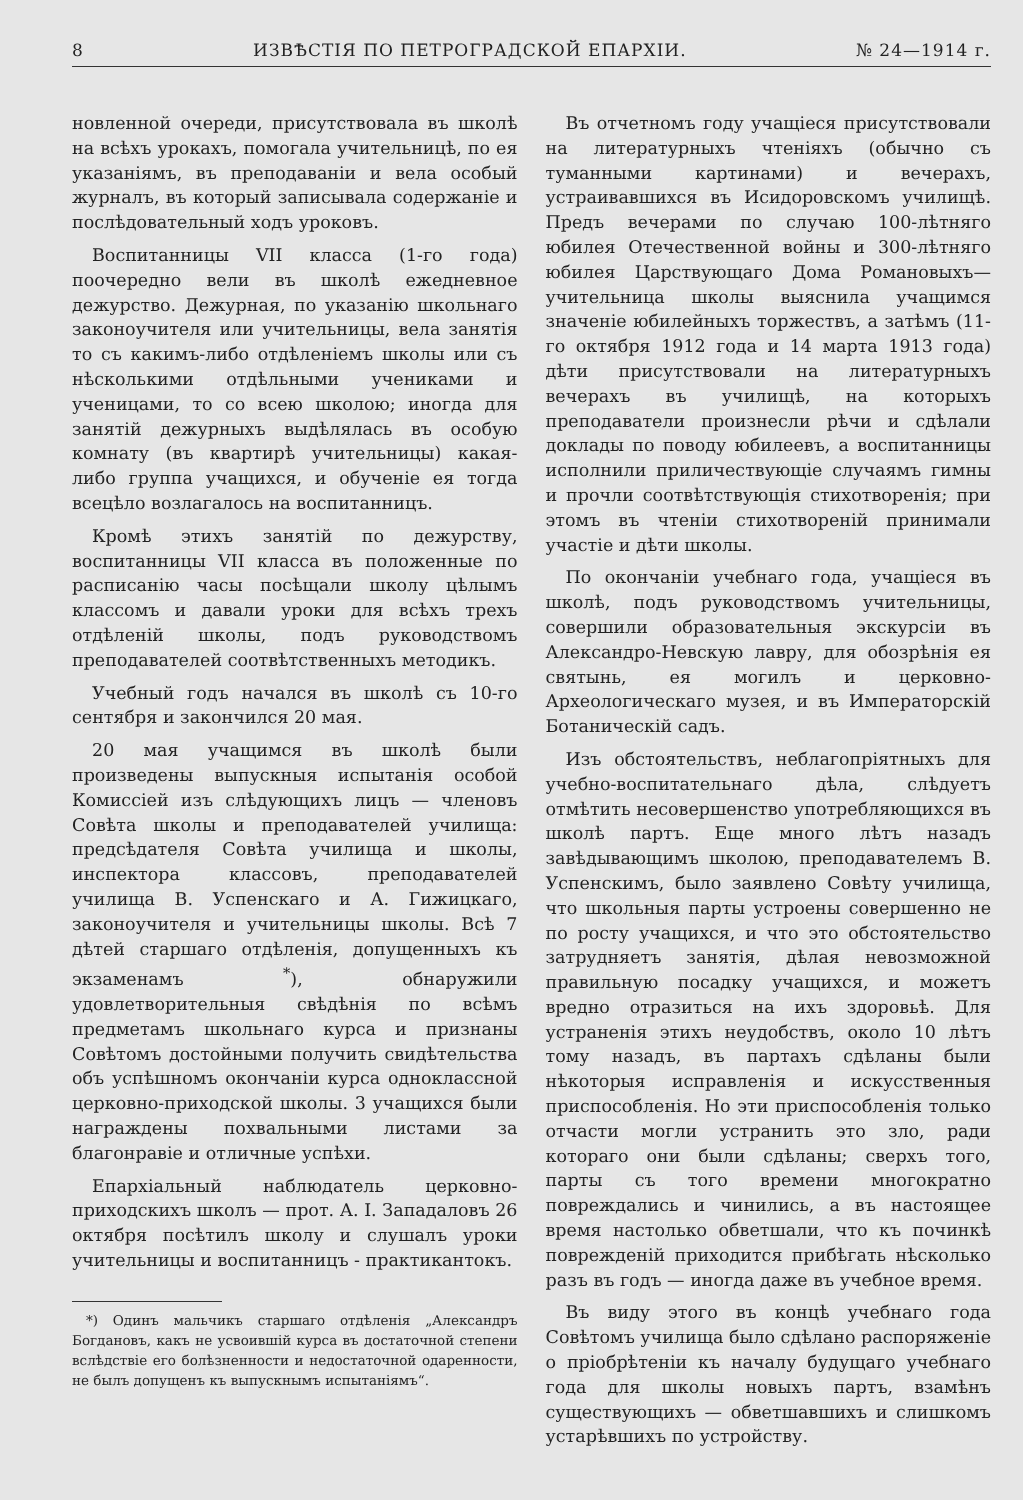8 ИЗВѢСТІЯ ПО ПЕТРОГРАДСКОЙ ЕПАРХІИ. № 24—1914 г.
новленной очереди, присутствовала въ школѣ на всѣхъ урокахъ, помогала учительницѣ, по ея указаніямъ, въ преподаваніи и вела особый журналъ, въ который записывала содержаніе и послѣдовательный ходъ уроковъ.
Воспитанницы VII класса (1-го года) поочередно вели въ школѣ ежедневное дежурство. Дежурная, по указанію школьнаго законоучителя или учительницы, вела занятія то съ какимъ-либо отдѣленіемъ школы или съ нѣсколькими отдѣльными учениками и ученицами, то со всею школою; иногда для занятій дежурныхъ выдѣлялась въ особую комнату (въ квартирѣ учительницы) какая-либо группа учащихся, и обученіе ея тогда всецѣло возлагалось на воспитанницъ.
Кромѣ этихъ занятій по дежурству, воспитанницы VII класса въ положенные по расписанію часы посѣщали школу цѣлымъ классомъ и давали уроки для всѣхъ трехъ отдѣленій школы, подъ руководствомъ преподавателей соотвѣтственныхъ методикъ.
Учебный годъ начался въ школѣ съ 10-го сентября и закончился 20 мая.
20 мая учащимся въ школѣ были произведены выпускныя испытанія особой Комиссіей изъ слѣдующихъ лицъ — членовъ Совѣта школы и преподавателей училища: предсѣдателя Совѣта училища и школы, инспектора классовъ, преподавателей училища В. Успенскаго и А. Гижицкаго, законоучителя и учительницы школы. Всѣ 7 дѣтей старшаго отдѣленія, допущенныхъ къ экзаменамъ <sup>*</sup>), обнаружили удовлетворительныя свѣдѣнія по всѣмъ предметамъ школьнаго курса и признаны Совѣтомъ достойными получить свидѣтельства объ успѣшномъ окончаніи курса одноклассной церковно-приходской школы. 3 учащихся были награждены похвальными листами за благонравіе и отличные успѣхи.
Епархіальный наблюдатель церковно-приходскихъ школъ — прот. А. І. Западаловъ 26 октября посѣтилъ школу и слушалъ уроки учительницы и воспитанницъ - практикантокъ.
*) Одинъ мальчикъ старшаго отдѣленія „Александръ Богдановъ, какъ не усвоившій курса въ достаточной степени вслѣдствіе его болѣзненности и недостаточной одаренности, не былъ допущенъ къ выпускнымъ испытаніямъ“.
Въ отчетномъ году учащіеся присутствовали на литературныхъ чтеніяхъ (обычно съ туманными картинами) и вечерахъ, устраивавшихся въ Исидоровскомъ училищѣ. Предъ вечерами по случаю 100-лѣтняго юбилея Отечественной войны и 300-лѣтняго юбилея Царствующаго Дома Романовыхъ—учительница школы выяснила учащимся значеніе юбилейныхъ торжествъ, а затѣмъ (11-го октября 1912 года и 14 марта 1913 года) дѣти присутствовали на литературныхъ вечерахъ въ училищѣ, на которыхъ преподаватели произнесли рѣчи и сдѣлали доклады по поводу юбилеевъ, а воспитанницы исполнили приличествующіе случаямъ гимны и прочли соотвѣтствующія стихотворенія; при этомъ въ чтеніи стихотвореній принимали участіе и дѣти школы.
По окончаніи учебнаго года, учащіеся въ школѣ, подъ руководствомъ учительницы, совершили образовательныя экскурсіи въ Александро-Невскую лавру, для обозрѣнія ея святынь, ея могилъ и церковно-Археологическаго музея, и въ Императорскій Ботаническій садъ.
Изъ обстоятельствъ, неблагопріятныхъ для учебно-воспитательнаго дѣла, слѣдуетъ отмѣтить несовершенство употребляющихся въ школѣ партъ. Еще много лѣтъ назадъ завѣдывающимъ школою, преподавателемъ В. Успенскимъ, было заявлено Совѣту училища, что школьныя парты устроены совершенно не по росту учащихся, и что это обстоятельство затрудняетъ занятія, дѣлая невозможной правильную посадку учащихся, и можетъ вредно отразиться на ихъ здоровьѣ. Для устраненія этихъ неудобствъ, около 10 лѣтъ тому назадъ, въ партахъ сдѣланы были нѣкоторыя исправленія и искусственныя приспособленія. Но эти приспособленія только отчасти могли устранить это зло, ради котораго они были сдѣланы; сверхъ того, парты съ того времени многократно повреждались и чинились, а въ настоящее время настолько обветшали, что къ починкѣ поврежденій приходится прибѣгать нѣсколько разъ въ годъ — иногда даже въ учебное время.
Въ виду этого въ концѣ учебнаго года Совѣтомъ училища было сдѣлано распоряженіе о пріобрѣтеніи къ началу будущаго учебнаго года для школы новыхъ партъ, взамѣнъ существующихъ — обветшавшихъ и слишкомъ устарѣвшихъ по устройству.